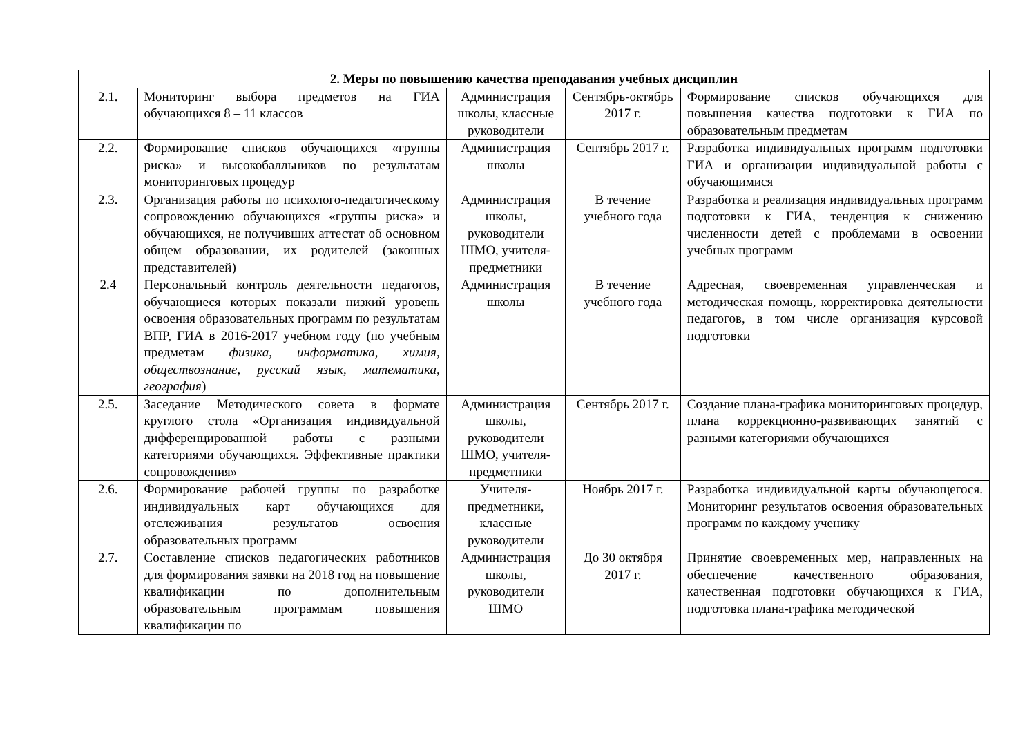| 2. Меры по повышению качества преподавания учебных дисциплин | | | | |
| --- | --- | --- | --- | --- |
| 2.1. | Мониторинг выбора предметов на ГИА обучающихся 8 – 11 классов | Администрация школы, классные руководители | Сентябрь-октябрь 2017 г. | Формирование списков обучающихся для повышения качества подготовки к ГИА по образовательным предметам |
| 2.2. | Формирование списков обучающихся «группы риска» и высокобалльников по результатам мониторинговых процедур | Администрация школы | Сентябрь 2017 г. | Разработка индивидуальных программ подготовки ГИА и организации индивидуальной работы с обучающимися |
| 2.3. | Организация работы по психолого-педагогическому сопровождению обучающихся «группы риска» и обучающихся, не получивших аттестат об основном общем образовании, их родителей (законных представителей) | Администрация школы, руководители ШМО, учителя-предметники | В течение учебного года | Разработка и реализация индивидуальных программ подготовки к ГИА, тенденция к снижению численности детей с проблемами в освоении учебных программ |
| 2.4 | Персональный контроль деятельности педагогов, обучающиеся которых показали низкий уровень освоения образовательных программ по результатам ВПР, ГИА в 2016-2017 учебном году (по учебным предметам физика, информатика, химия, обществознание, русский язык, математика, география ) | Администрация школы | В течение учебного года | Адресная, своевременная управленческая и методическая помощь, корректировка деятельности педагогов, в том числе организация курсовой подготовки |
| 2.5. | Заседание Методического совета в формате круглого стола «Организация индивидуальной дифференцированной работы с разными категориями обучающихся. Эффективные практики сопровождения» | Администрация школы, руководители ШМО, учителя-предметники | Сентябрь 2017 г. | Создание плана-графика мониторинговых процедур, плана коррекционно-развивающих занятий с разными категориями обучающихся |
| 2.6. | Формирование рабочей группы по разработке индивидуальных карт обучающихся для отслеживания результатов освоения образовательных программ | Учителя-предметники, классные руководители | Ноябрь 2017 г. | Разработка индивидуальной карты обучающегося. Мониторинг результатов освоения образовательных программ по каждому ученику |
| 2.7. | Составление списков педагогических работников для формирования заявки на 2018 год на повышение квалификации по дополнительным образовательным программам повышения квалификации по | Администрация школы, руководители ШМО | До 30 октября 2017 г. | Принятие своевременных мер, направленных на обеспечение качественного образования, качественная подготовки обучающихся к ГИА, подготовка плана-графика методической |